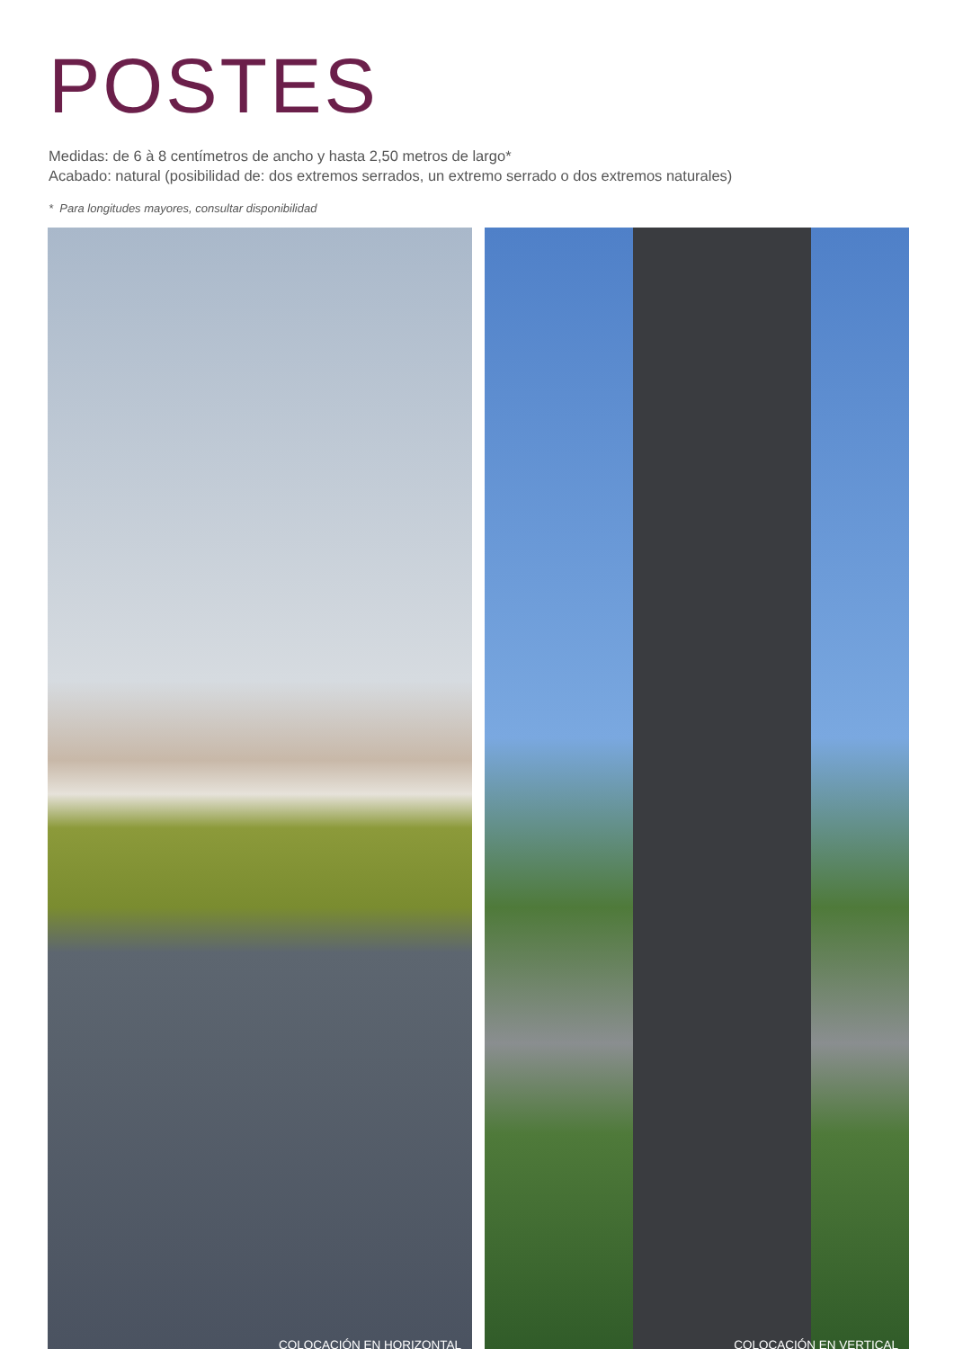POSTES
Medidas: de 6 à 8 centímetros de ancho y hasta 2,50 metros de largo*
Acabado: natural (posibilidad de: dos extremos serrados, un extremo serrado o dos extremos naturales)
* Para longitudes mayores, consultar disponibilidad
COLOCACIÓN EN HORIZONTAL COLOCACIÓN EN VERTICAL